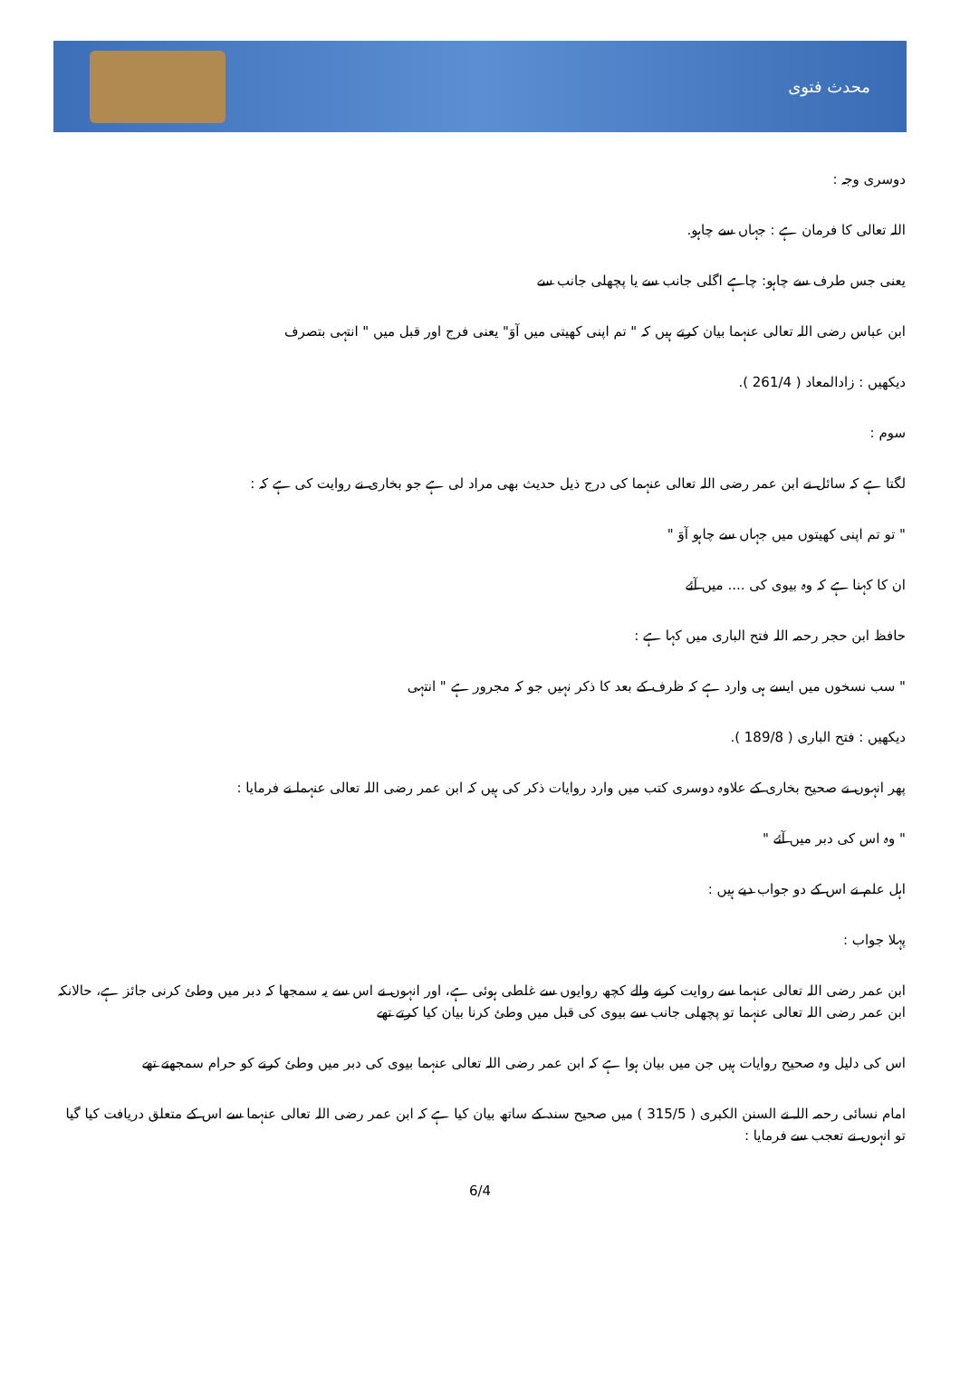محدث فتوی
دوسری وجہ :
اللہ تعالی کا فرمان ہے : جہاں سے چاہو.
یعنی جس طرف سے چاہو: چاہے اگلی جانب سے یا پچھلی جانب سے
ابن عباس رضی اللہ تعالی عنہما بیان کرتے ہیں کہ " تم اپنی کھیتی میں آوَ" یعنی فرج اور قبل میں " انتہی بتصرف
دیکھیں : زادالمعاد ( 261/4 ).
سوم :
لگتا ہے کہ سائل نے ابن عمر رضی اللہ تعالی عنہما کی درج ذیل حدیث بھی مراد لی ہے جو بخاری نے روایت کی ہے کہ :
" تو تم اپنی کھیتوں میں جہاں سے چاہو آوَ "
ان کا کہنا ہے کہ وہ بیوی کی .... میں آئے
حافظ ابن حجر رحمہ اللہ فتح الباری میں کہا ہے :
" سب نسخوں میں ایسے ہی وارد ہے کہ ظرف کے بعد کا ذکر نہیں جو کہ مجرور ہے " انتہی
دیکھیں : فتح الباری ( 189/8 ).
پھر انہوں نے صحیح بخاری کے علاوہ دوسری کتب میں وارد روایات ذکر کی ہیں کہ ابن عمر رضی اللہ تعالی عنہما نے فرمایا :
" وہ اس کی دبر میں آئے "
اہل علم نے اس کے دو جواب دیے ہیں :
پہلا جواب :
ابن عمر رضی اللہ تعالی عنہما سے روایت کرنے والے کچھ روایوں سے غلطی ہوئی ہے، اور انہوں نے اس سے یہ سمجھا کہ دبر میں وطئ کرنی جائز ہے، حالانکہ ابن عمر رضی اللہ تعالی عنہما تو پچھلی جانب سے بیوی کی قبل میں وطئ کرنا بیان کیا کرتے تھے
اس کی دلیل وہ صحیح روایات ہیں جن میں بیان ہوا ہے کہ ابن عمر رضی اللہ تعالی عنہما بیوی کی دبر میں وطئ کرنے کو حرام سمجھتے تھے
امام نسائی رحمہ اللہ نے السنن الکبری ( 315/5 ) میں صحیح سند کے ساتھ بیان کیا ہے کہ ابن عمر رضی اللہ تعالی عنہما سے اس کے متعلق دریافت کیا گیا تو انہوں نے تعجب سے فرمایا :
6/4